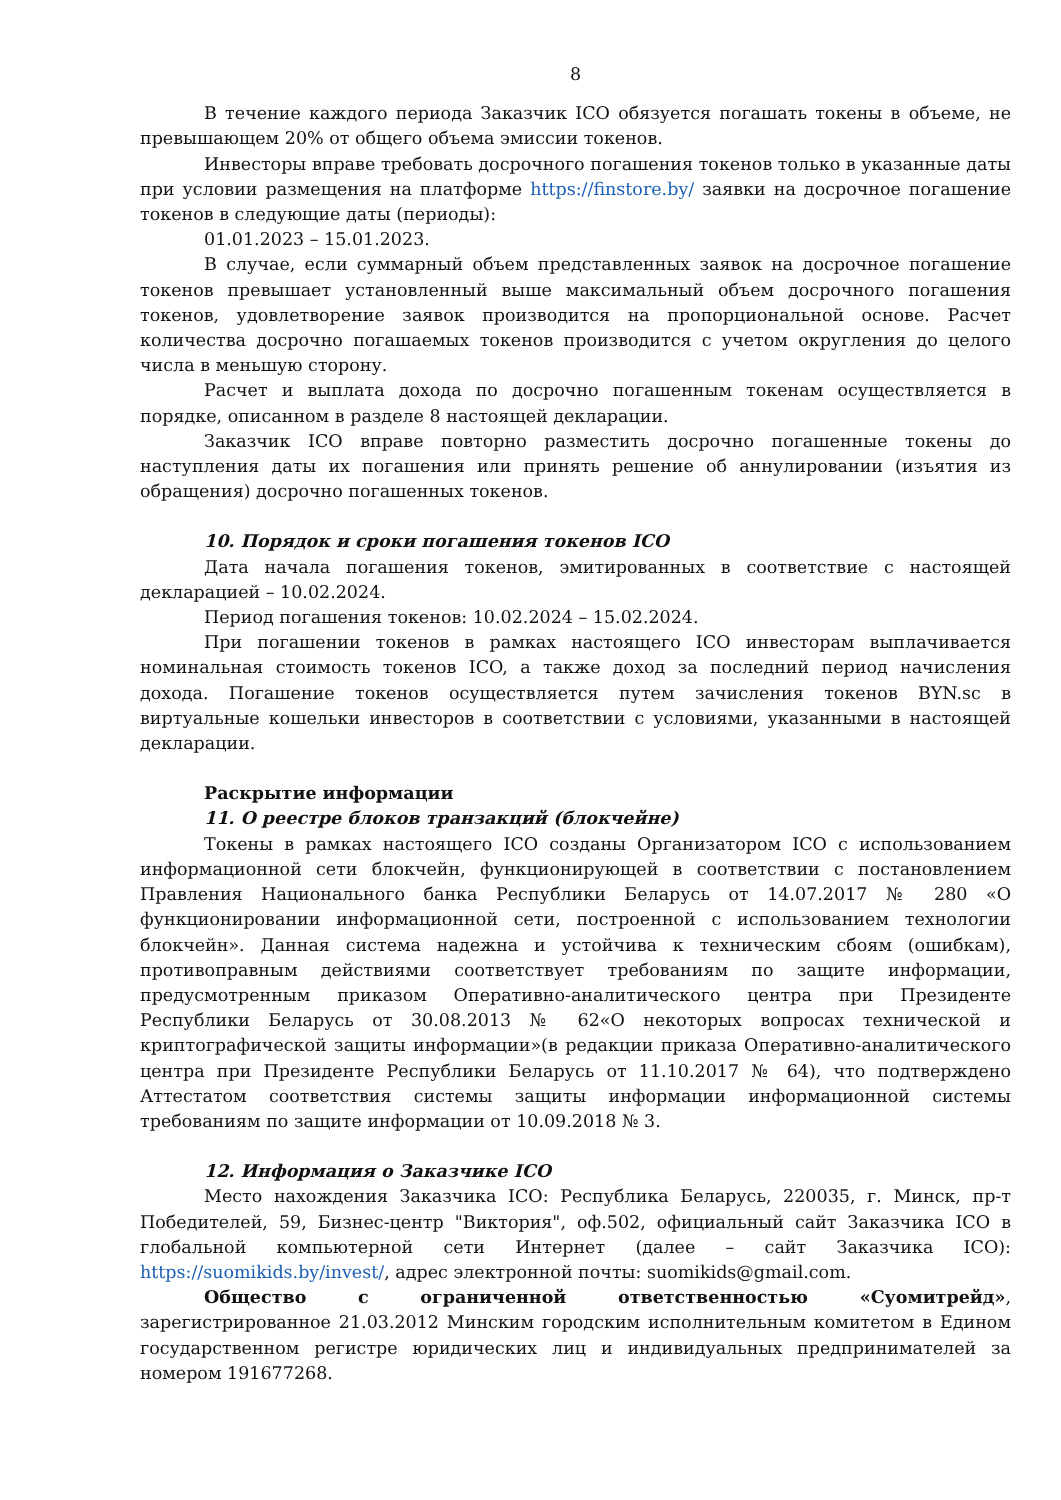8
В течение каждого периода Заказчик ICO обязуется погашать токены в объеме, не превышающем 20% от общего объема эмиссии токенов.
Инвесторы вправе требовать досрочного погашения токенов только в указанные даты при условии размещения на платформе https://finstore.by/ заявки на досрочное погашение токенов в следующие даты (периоды):
01.01.2023 – 15.01.2023.
В случае, если суммарный объем представленных заявок на досрочное погашение токенов превышает установленный выше максимальный объем досрочного погашения токенов, удовлетворение заявок производится на пропорциональной основе. Расчет количества досрочно погашаемых токенов производится с учетом округления до целого числа в меньшую сторону.
Расчет и выплата дохода по досрочно погашенным токенам осуществляется в порядке, описанном в разделе 8 настоящей декларации.
Заказчик ICO вправе повторно разместить досрочно погашенные токены до наступления даты их погашения или принять решение об аннулировании (изъятия из обращения) досрочно погашенных токенов.
10. Порядок и сроки погашения токенов ICO
Дата начала погашения токенов, эмитированных в соответствие с настоящей декларацией – 10.02.2024.
Период погашения токенов: 10.02.2024 – 15.02.2024.
При погашении токенов в рамках настоящего ICO инвесторам выплачивается номинальная стоимость токенов ICO, а также доход за последний период начисления дохода. Погашение токенов осуществляется путем зачисления токенов BYN.sc в виртуальные кошельки инвесторов в соответствии с условиями, указанными в настоящей декларации.
Раскрытие информации
11. О реестре блоков транзакций (блокчейне)
Токены в рамках настоящего ICO созданы Организатором ICO с использованием информационной сети блокчейн, функционирующей в соответствии с постановлением Правления Национального банка Республики Беларусь от 14.07.2017 № 280 «О функционировании информационной сети, построенной с использованием технологии блокчейн». Данная система надежна и устойчива к техническим сбоям (ошибкам), противоправным действиями соответствует требованиям по защите информации, предусмотренным приказом Оперативно-аналитического центра при Президенте Республики Беларусь от 30.08.2013 № 62«О некоторых вопросах технической и криптографической защиты информации»(в редакции приказа Оперативно-аналитического центра при Президенте Республики Беларусь от 11.10.2017 № 64), что подтверждено Аттестатом соответствия системы защиты информации информационной системы требованиям по защите информации от 10.09.2018 № 3.
12. Информация о Заказчике ICO
Место нахождения Заказчика ICO: Республика Беларусь, 220035, г. Минск, пр-т Победителей, 59, Бизнес-центр "Виктория", оф.502, официальный сайт Заказчика ICO в глобальной компьютерной сети Интернет (далее – сайт Заказчика ICO): https://suomikids.by/invest/, адрес электронной почты: suomikids@gmail.com.
Общество с ограниченной ответственностью «Суомитрейд», зарегистрированное 21.03.2012 Минским городским исполнительным комитетом в Едином государственном регистре юридических лиц и индивидуальных предпринимателей за номером 191677268.